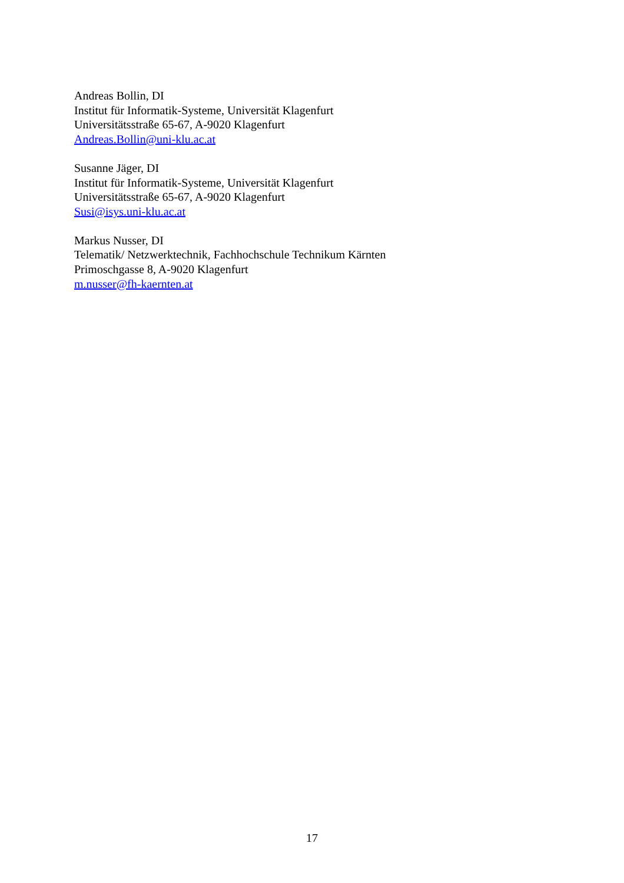Andreas Bollin, DI
Institut für Informatik-Systeme, Universität Klagenfurt
Universitätsstraße 65-67, A-9020 Klagenfurt
Andreas.Bollin@uni-klu.ac.at
Susanne Jäger, DI
Institut für Informatik-Systeme, Universität Klagenfurt
Universitätsstraße 65-67, A-9020 Klagenfurt
Susi@isys.uni-klu.ac.at
Markus Nusser, DI
Telematik/ Netzwerktechnik, Fachhochschule Technikum Kärnten
Primoschgasse 8, A-9020 Klagenfurt
m.nusser@fh-kaernten.at
17